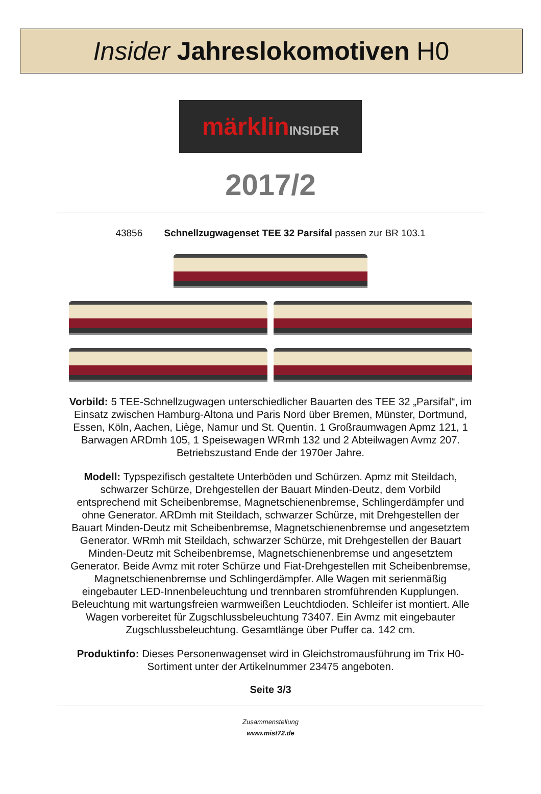Insider Jahreslokomotiven H0
märklin INSIDER
2017/2
43856 Schnellzugwagenset TEE 32 Parsifal passen zur BR 103.1
Vorbild: 5 TEE-Schnellzugwagen unterschiedlicher Bauarten des TEE 32 „Parsifal“, im Einsatz zwischen Hamburg-Altona und Paris Nord über Bremen, Münster, Dortmund, Essen, Köln, Aachen, Liège, Namur und St. Quentin. 1 Großraumwagen Apmz 121, 1 Barwagen ARDmh 105, 1 Speisewagen WRmh 132 und 2 Abteilwagen Avmz 207. Betriebszustand Ende der 1970er Jahre.
Modell: Typspezifisch gestaltete Unterböden und Schürzen. Apmz mit Steildach, schwarzer Schürze, Drehgestellen der Bauart Minden-Deutz, dem Vorbild entsprechend mit Scheibenbremse, Magnetschienenbremse, Schlingerdämpfer und ohne Generator. ARDmh mit Steildach, schwarzer Schürze, mit Drehgestellen der Bauart Minden-Deutz mit Scheibenbremse, Magnetschienenbremse und angesetztem Generator. WRmh mit Steildach, schwarzer Schürze, mit Drehgestellen der Bauart Minden-Deutz mit Scheibenbremse, Magnetschienenbremse und angesetztem Generator. Beide Avmz mit roter Schürze und Fiat-Drehgestellen mit Scheibenbremse, Magnetschienenbremse und Schlingerdämpfer. Alle Wagen mit serienmäßig eingebauter LED-Innenbeleuchtung und trennbaren stromführenden Kupplungen. Beleuchtung mit wartungsfreien warmweißen Leuchtdioden. Schleifer ist montiert. Alle Wagen vorbereitet für Zugschlussbeleuchtung 73407. Ein Avmz mit eingebauter Zugschlussbeleuchtung. Gesamtlänge über Puffer ca. 142 cm.
Produktinfo: Dieses Personenwagenset wird in Gleichstromausführung im Trix H0-Sortiment unter der Artikelnummer 23475 angeboten.
Seite 3/3
Zusammenstellung
www.mist72.de